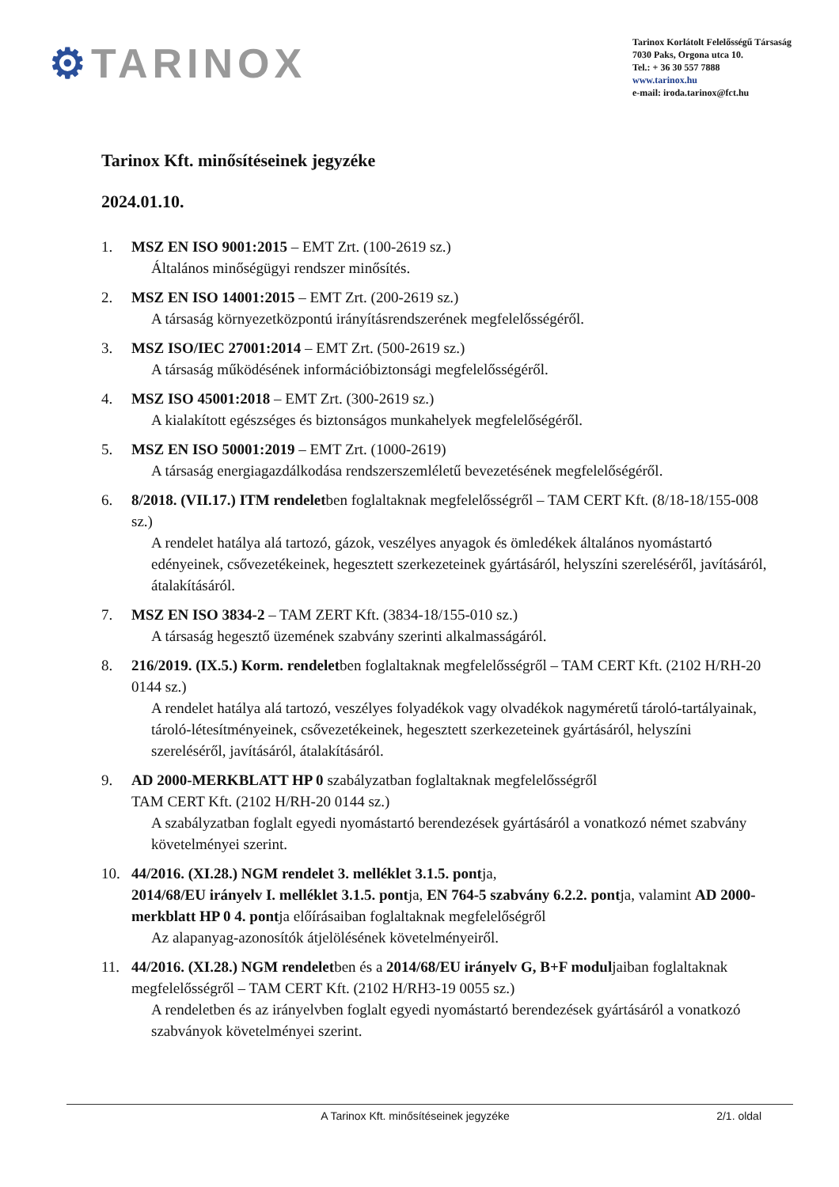⚙TARINOX
Tarinox Korlátolt Felelősségű Társaság
7030 Paks, Orgona utca 10.
Tel.: + 36 30 557 7888
www.tarinox.hu
e-mail: iroda.tarinox@fct.hu
Tarinox Kft. minősítéseinek jegyzéke
2024.01.10.
1. MSZ EN ISO 9001:2015 – EMT Zrt. (100-2619 sz.)
Általános minőségügyi rendszer minősítés.
2. MSZ EN ISO 14001:2015 – EMT Zrt. (200-2619 sz.)
A társaság környezetközpontú irányításrendszerének megfelelősségéről.
3. MSZ ISO/IEC 27001:2014 – EMT Zrt. (500-2619 sz.)
A társaság működésének információbiztonsági megfelelősségéről.
4. MSZ ISO 45001:2018 – EMT Zrt. (300-2619 sz.)
A kialakított egészséges és biztonságos munkahelyek megfelelőségéről.
5. MSZ EN ISO 50001:2019 – EMT Zrt. (1000-2619)
A társaság energiagazdálkodása rendszerszemléletű bevezetésének megfelelőségéről.
6. 8/2018. (VII.17.) ITM rendeletben foglaltaknak megfelelősségről – TAM CERT Kft. (8/18-18/155-008 sz.)
A rendelet hatálya alá tartozó, gázok, veszélyes anyagok és ömledékek általános nyomástartó edényeinek, csővezetékeinek, hegesztett szerkezeteinek gyártásáról, helyszíni szereléséről, javításáról, átalakításáról.
7. MSZ EN ISO 3834-2 – TAM ZERT Kft. (3834-18/155-010 sz.)
A társaság hegesztő üzemének szabvány szerinti alkalmasságáról.
8. 216/2019. (IX.5.) Korm. rendeletben foglaltaknak megfelelősségről – TAM CERT Kft. (2102 H/RH-20 0144 sz.)
A rendelet hatálya alá tartozó, veszélyes folyadékok vagy olvadékok nagyméretű tároló-tartályainak, tároló-létesítményeinek, csővezetékeinek, hegesztett szerkezeteinek gyártásáról, helyszíni szereléséről, javításáról, átalakításáról.
9. AD 2000-MERKBLATT HP 0 szabályzatban foglaltaknak megfelelősségről
TAM CERT Kft. (2102 H/RH-20 0144 sz.)
A szabályzatban foglalt egyedi nyomástartó berendezések gyártásáról a vonatkozó német szabvány követelményei szerint.
10. 44/2016. (XI.28.) NGM rendelet 3. melléklet 3.1.5. pontja,
2014/68/EU irányelv I. melléklet 3.1.5. pontja, EN 764-5 szabvány 6.2.2. pontja, valamint AD 2000-merkblatt HP 0 4. pontja előírásaiban foglaltaknak megfelelőségről
Az alapanyag-azonosítók átjelölésének követelményeiről.
11. 44/2016. (XI.28.) NGM rendeletben és a 2014/68/EU irányelv G, B+F moduljaiban foglaltaknak megfelelősségről – TAM CERT Kft. (2102 H/RH3-19 0055 sz.)
A rendeletben és az irányelvben foglalt egyedi nyomástartó berendezések gyártásáról a vonatkozó szabványok követelményei szerint.
A Tarinox Kft. minősítéseinek jegyzéke 2/1. oldal